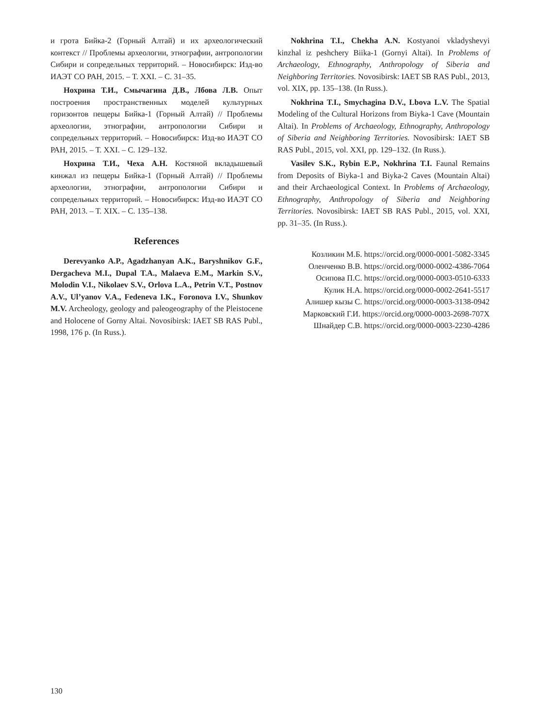и грота Бийка-2 (Горный Алтай) и их археологический контекст // Проблемы археологии, этнографии, антропологии Сибири и сопредельных территорий. – Новосибирск: Изд-во ИАЭТ СО РАН, 2015. – Т. XXI. – С. 31–35.
Нохрина Т.И., Смычагина Д.В., Лбова Л.В. Опыт построения пространственных моделей культурных горизонтов пещеры Бийка-1 (Горный Алтай) // Проблемы археологии, этнографии, антропологии Сибири и сопредельных территорий. – Новосибирск: Изд-во ИАЭТ СО РАН, 2015. – Т. XXI. – С. 129–132.
Нохрина Т.И., Чеха А.Н. Костяной вкладышевый кинжал из пещеры Бийка-1 (Горный Алтай) // Проблемы археологии, этнографии, антропологии Сибири и сопредельных территорий. – Новосибирск: Изд-во ИАЭТ СО РАН, 2013. – Т. XIX. – С. 135–138.
References
Derevyanko A.P., Agadzhanyan A.K., Baryshnikov G.F., Dergacheva M.I., Dupal T.A., Malaeva E.M., Markin S.V., Molodin V.I., Nikolaev S.V., Orlova L.A., Petrin V.T., Postnov A.V., Ul’yanov V.A., Fedeneva I.K., Foronova I.V., Shunkov M.V. Archeology, geology and paleogeography of the Pleistocene and Holocene of Gorny Altai. Novosibirsk: IAET SB RAS Publ., 1998, 176 p. (In Russ.).
Nokhrina T.I., Chekha A.N. Kostyanoi vkladyshevyi kinzhal iz peshchery Biika-1 (Gornyi Altai). In Problems of Archaeology, Ethnography, Anthropology of Siberia and Neighboring Territories. Novosibirsk: IAET SB RAS Publ., 2013, vol. XIX, pp. 135–138. (In Russ.).
Nokhrina T.I., Smychagina D.V., Lbova L.V. The Spatial Modeling of the Cultural Horizons from Biyka-1 Cave (Mountain Altai). In Problems of Archaeology, Ethnography, Anthropology of Siberia and Neighboring Territories. Novosibirsk: IAET SB RAS Publ., 2015, vol. XXI, pp. 129–132. (In Russ.).
Vasilev S.K., Rybin E.P., Nokhrina T.I. Faunal Remains from Deposits of Biyka-1 and Biyka-2 Caves (Mountain Altai) and their Archaeological Context. In Problems of Archaeology, Ethnography, Anthropology of Siberia and Neighboring Territories. Novosibirsk: IAET SB RAS Publ., 2015, vol. XXI, pp. 31–35. (In Russ.).
Козликин М.Б. https://orcid.org/0000-0001-5082-3345
Оленченко В.В. https://orcid.org/0000-0002-4386-7064
Осипова П.С. https://orcid.org/0000-0003-0510-6333
Кулик Н.А. https://orcid.org/0000-0002-2641-5517
Алишер кызы С. https://orcid.org/0000-0003-3138-0942
Марковский Г.И. https://orcid.org/0000-0003-2698-707X
Шнайдер С.В. https://orcid.org/0000-0003-2230-4286
130